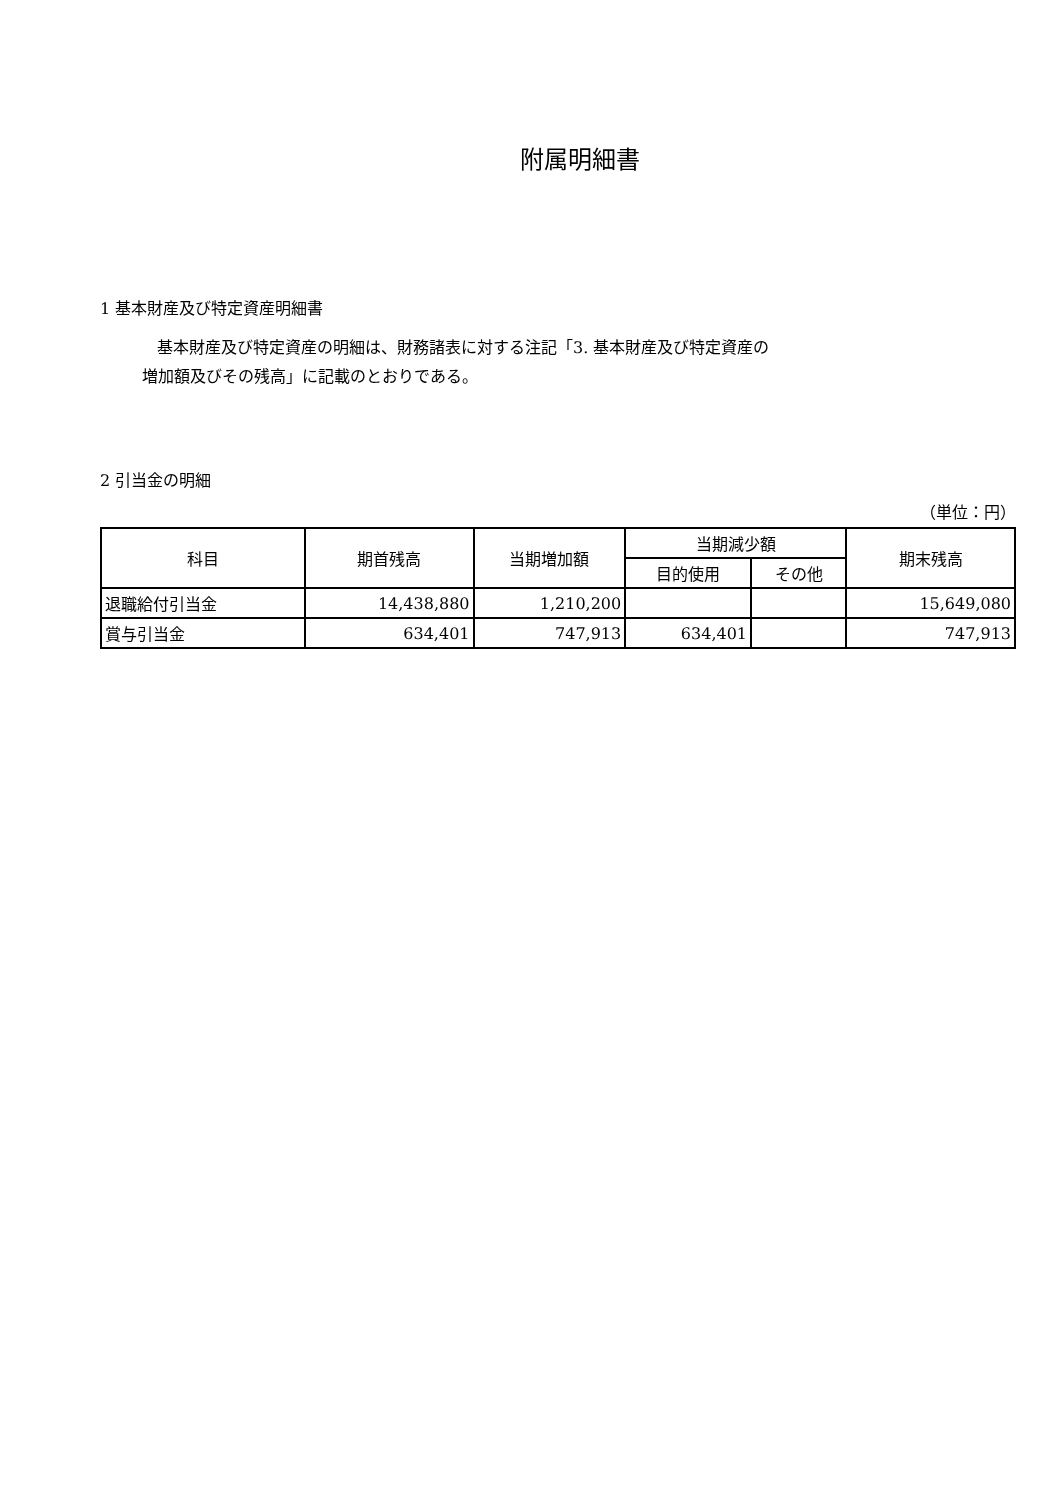附属明細書
1 基本財産及び特定資産明細書
基本財産及び特定資産の明細は、財務諸表に対する注記「3. 基本財産及び特定資産の
増加額及びその残高」に記載のとおりである。
2 引当金の明細
（単位：円）
| 科目 | 期首残高 | 当期増加額 | 当期減少額 | | 期末残高 |
| --- | --- | --- | --- | --- | --- |
| | | | 目的使用 | その他 | |
| 退職給付引当金 | 14,438,880 | 1,210,200 | | | 15,649,080 |
| 賞与引当金 | 634,401 | 747,913 | 634,401 | | 747,913 |